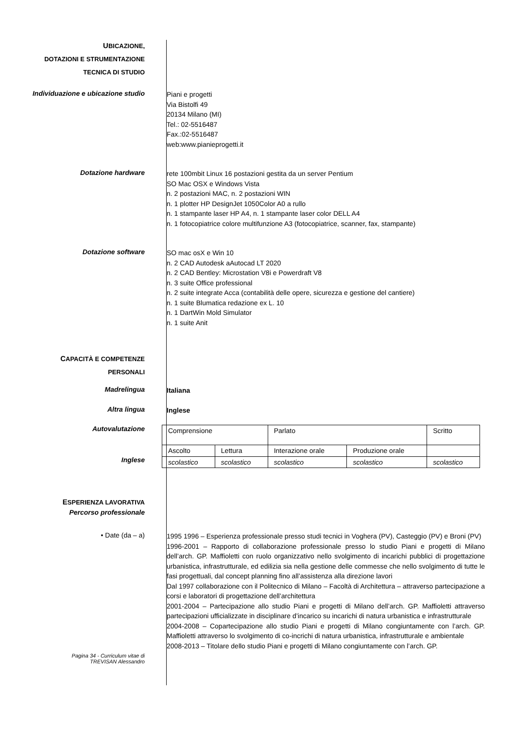UBICAZIONE,
DOTAZIONI E STRUMENTAZIONE
TECNICA DI STUDIO
Individuazione e ubicazione studio
Piani e progetti
Via Bistolfi 49
20134 Milano (MI)
Tel.: 02-5516487
Fax.:02-5516487
web:www.pianieprogetti.it
Dotazione hardware
rete 100mbit Linux 16 postazioni gestita da un server Pentium
SO Mac OSX e Windows Vista
n. 2 postazioni MAC, n. 2 postazioni WIN
n. 1 plotter HP DesignJet 1050Color A0 a rullo
n. 1 stampante laser HP A4, n. 1 stampante laser color DELL A4
n. 1 fotocopiatrice colore multifunzione A3 (fotocopiatrice, scanner, fax, stampante)
Dotazione software
SO mac osX e Win 10
n. 2 CAD Autodesk aAutocad LT 2020
n. 2 CAD Bentley: Microstation V8i e Powerdraft V8
n. 3 suite Office professional
n. 2 suite integrate Acca (contabilità delle opere, sicurezza e gestione del cantiere)
n. 1 suite Blumatica redazione ex L. 10
n. 1 DartWin Mold Simulator
n. 1 suite Anit
CAPACITÀ E COMPETENZE
PERSONALI
Madrelingua
Italiana
Altra lingua
Inglese
Autovalutazione
Inglese
| Comprensione | | Parlato | | Scritto |
| Ascolto | Lettura | Interazione orale | Produzione orale | |
| scolastico | scolastico | scolastico | scolastico | scolastico |
ESPERIENZA LAVORATIVA
Percorso professionale
• Date (da – a)
1995 1996 – Esperienza professionale presso studi tecnici in Voghera (PV), Casteggio (PV) e Broni (PV)
1996-2001 – Rapporto di collaborazione professionale presso lo studio Piani e progetti di Milano dell’arch. GP. Maffioletti con ruolo organizzativo nello svolgimento di incarichi pubblici di progettazione urbanistica, infrastrutturale, ed edilizia sia nella gestione delle commesse che nello svolgimento di tutte le fasi progettuali, dal concept planning fino all’assistenza alla direzione lavori
Dal 1997 collaborazione con il Politecnico di Milano – Facoltà di Architettura – attraverso partecipazione a corsi e laboratori di progettazione dell’architettura
2001-2004 – Partecipazione allo studio Piani e progetti di Milano dell’arch. GP. Maffioletti attraverso partecipazioni ufficializzate in disciplinare d’incarico su incarichi di natura urbanistica e infrastrutturale
2004-2008 – Copartecipazione allo studio Piani e progetti di Milano congiuntamente con l’arch. GP. Maffioletti attraverso lo svolgimento di co-incrichi di natura urbanistica, infrastrutturale e ambientale
2008-2013 – Titolare dello studio Piani e progetti di Milano congiuntamente con l’arch. GP.
Pagina 34 - Curriculum vitae di
TREVISAN Alessandro